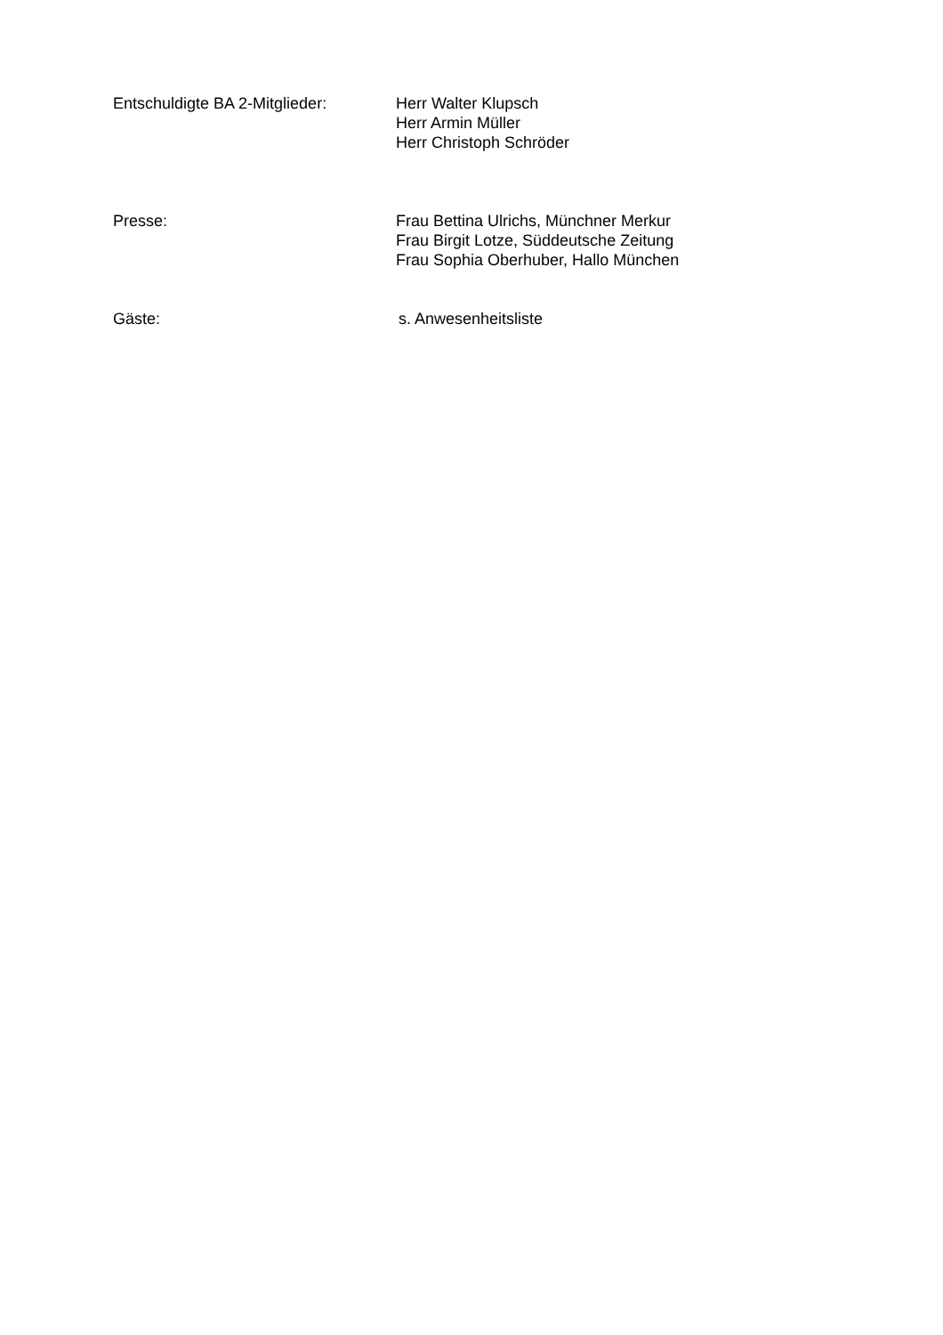Entschuldigte BA 2-Mitglieder:
Herr Walter Klupsch
Herr Armin Müller
Herr Christoph Schröder
Presse: Frau Bettina Ulrichs, Münchner Merkur
Frau Birgit Lotze, Süddeutsche Zeitung
Frau Sophia Oberhuber, Hallo München
Gäste: s. Anwesenheitsliste